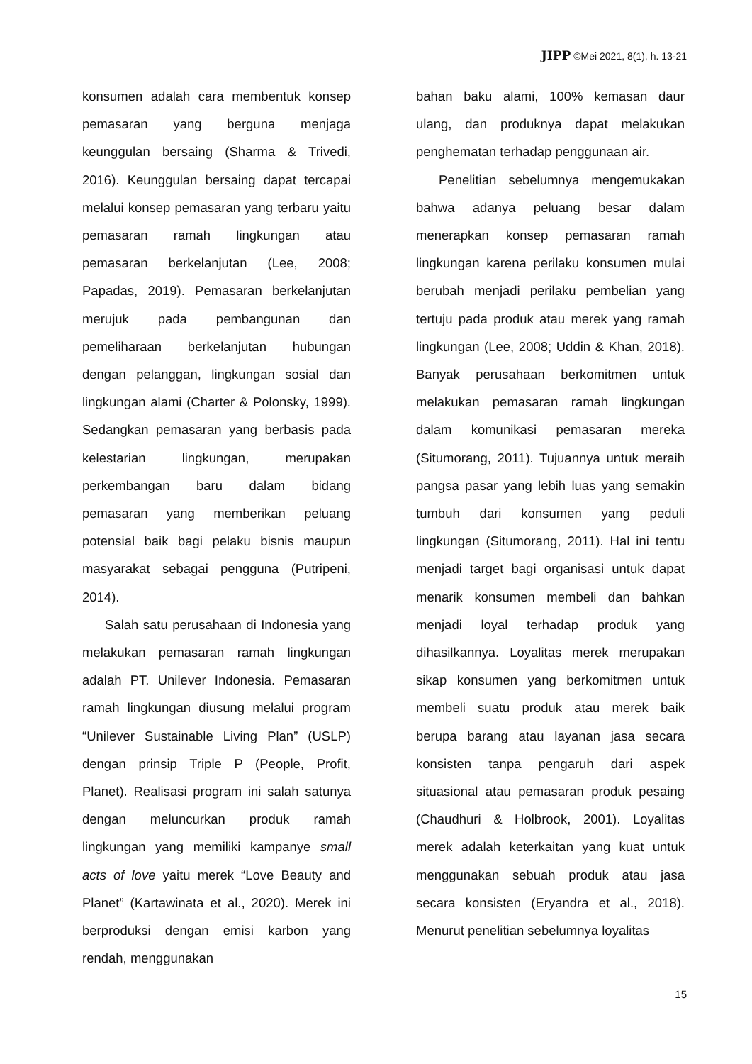JIPP ©Mei 2021, 8(1), h. 13-21
konsumen adalah cara membentuk konsep pemasaran yang berguna menjaga keunggulan bersaing (Sharma & Trivedi, 2016). Keunggulan bersaing dapat tercapai melalui konsep pemasaran yang terbaru yaitu pemasaran ramah lingkungan atau pemasaran berkelanjutan (Lee, 2008; Papadas, 2019). Pemasaran berkelanjutan merujuk pada pembangunan dan pemeliharaan berkelanjutan hubungan dengan pelanggan, lingkungan sosial dan lingkungan alami (Charter & Polonsky, 1999). Sedangkan pemasaran yang berbasis pada kelestarian lingkungan, merupakan perkembangan baru dalam bidang pemasaran yang memberikan peluang potensial baik bagi pelaku bisnis maupun masyarakat sebagai pengguna (Putripeni, 2014).
Salah satu perusahaan di Indonesia yang melakukan pemasaran ramah lingkungan adalah PT. Unilever Indonesia. Pemasaran ramah lingkungan diusung melalui program “Unilever Sustainable Living Plan” (USLP) dengan prinsip Triple P (People, Profit, Planet). Realisasi program ini salah satunya dengan meluncurkan produk ramah lingkungan yang memiliki kampanye small acts of love yaitu merek “Love Beauty and Planet” (Kartawinata et al., 2020). Merek ini berproduksi dengan emisi karbon yang rendah, menggunakan
bahan baku alami, 100% kemasan daur ulang, dan produknya dapat melakukan penghematan terhadap penggunaan air.
Penelitian sebelumnya mengemukakan bahwa adanya peluang besar dalam menerapkan konsep pemasaran ramah lingkungan karena perilaku konsumen mulai berubah menjadi perilaku pembelian yang tertuju pada produk atau merek yang ramah lingkungan (Lee, 2008; Uddin & Khan, 2018). Banyak perusahaan berkomitmen untuk melakukan pemasaran ramah lingkungan dalam komunikasi pemasaran mereka (Situmorang, 2011). Tujuannya untuk meraih pangsa pasar yang lebih luas yang semakin tumbuh dari konsumen yang peduli lingkungan (Situmorang, 2011). Hal ini tentu menjadi target bagi organisasi untuk dapat menarik konsumen membeli dan bahkan menjadi loyal terhadap produk yang dihasilkannya. Loyalitas merek merupakan sikap konsumen yang berkomitmen untuk membeli suatu produk atau merek baik berupa barang atau layanan jasa secara konsisten tanpa pengaruh dari aspek situasional atau pemasaran produk pesaing (Chaudhuri & Holbrook, 2001). Loyalitas merek adalah keterkaitan yang kuat untuk menggunakan sebuah produk atau jasa secara konsisten (Eryandra et al., 2018). Menurut penelitian sebelumnya loyalitas
15